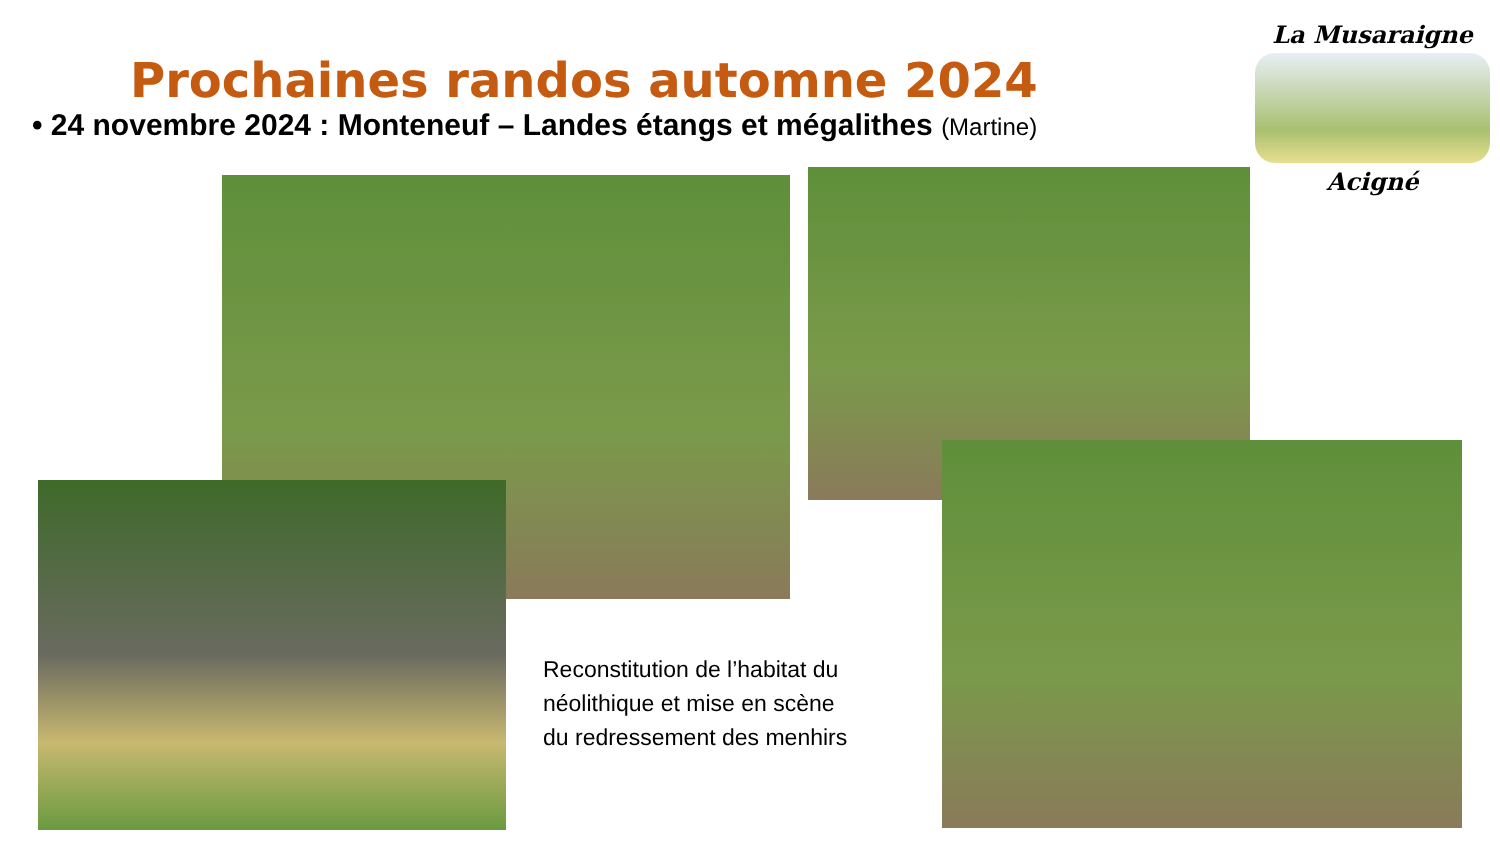Prochaines randos automne 2024
• 24 novembre 2024 : Monteneuf – Landes étangs et mégalithes (Martine)
Reconstitution de l’habitat du
néolithique et mise en scène
du redressement des menhirs
La Musaraigne
Acigné